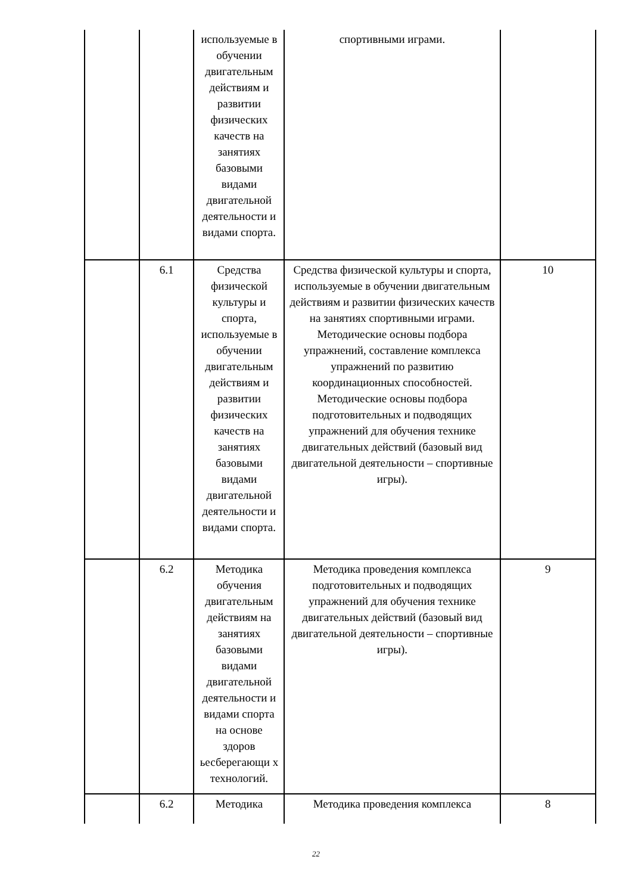| | | используемые в обучении двигательным действиям и развитии физических качеств на занятиях базовыми видами двигательной деятельности и видами спорта. | спортивными играми. | |
| | 6.1 | Средства физической культуры и спорта, используемые в обучении двигательным действиям и развитии физических качеств на занятиях базовыми видами двигательной деятельности и видами спорта. | Средства физической культуры и спорта, используемые в обучении двигательным действиям и развитии физических качеств на занятиях спортивными играми. Методические основы подбора упражнений, составление комплекса упражнений по развитию координационных способностей. Методические основы подбора подготовительных и подводящих упражнений для обучения технике двигательных действий (базовый вид двигательной деятельности – спортивные игры). | 10 |
| | 6.2 | Методика обучения двигательным действиям на занятиях базовыми видами двигательной деятельности и видами спорта на основе здоров ьесберегающи х технологий. | Методика проведения комплекса подготовительных и подводящих упражнений для обучения технике двигательных действий (базовый вид двигательной деятельности – спортивные игры). | 9 |
| | 6.2 | Методика | Методика проведения комплекса | 8 |
22